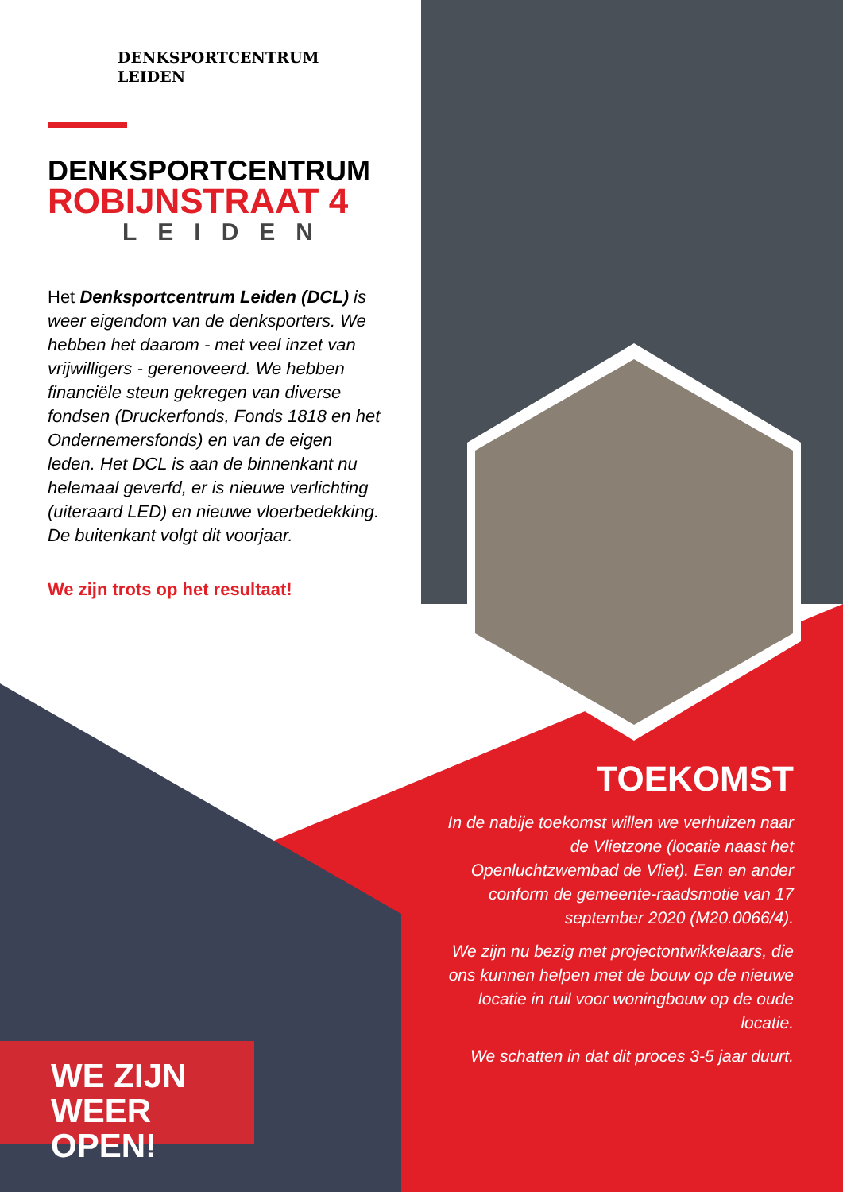DENKSPORTCENTRUM
LEIDEN
DENKSPORTCENTRUM
ROBIJNSTRAAT 4
LEIDEN
Het Denksportcentrum Leiden (DCL) is weer eigendom van de denksporters. We hebben het daarom - met veel inzet van vrijwilligers - gerenoveerd. We hebben financiële steun gekregen van diverse fondsen (Druckerfonds, Fonds 1818 en het Ondernemersfonds) en van de eigen leden. Het DCL is aan de binnenkant nu helemaal geverfd, er is nieuwe verlichting (uiteraard LED) en nieuwe vloerbedekking. De buitenkant volgt dit voorjaar.
We zijn trots op het resultaat!
TOEKOMST
In de nabije toekomst willen we verhuizen naar de Vlietzone (locatie naast het Openluchtzwembad de Vliet). Een en ander conform de gemeente-raadsmotie van 17 september 2020 (M20.0066/4).
We zijn nu bezig met projectontwikkelaars, die ons kunnen helpen met de bouw op de nieuwe locatie in ruil voor woningbouw op de oude locatie.
We schatten in dat dit proces 3-5 jaar duurt.
WE ZIJN
WEER OPEN!